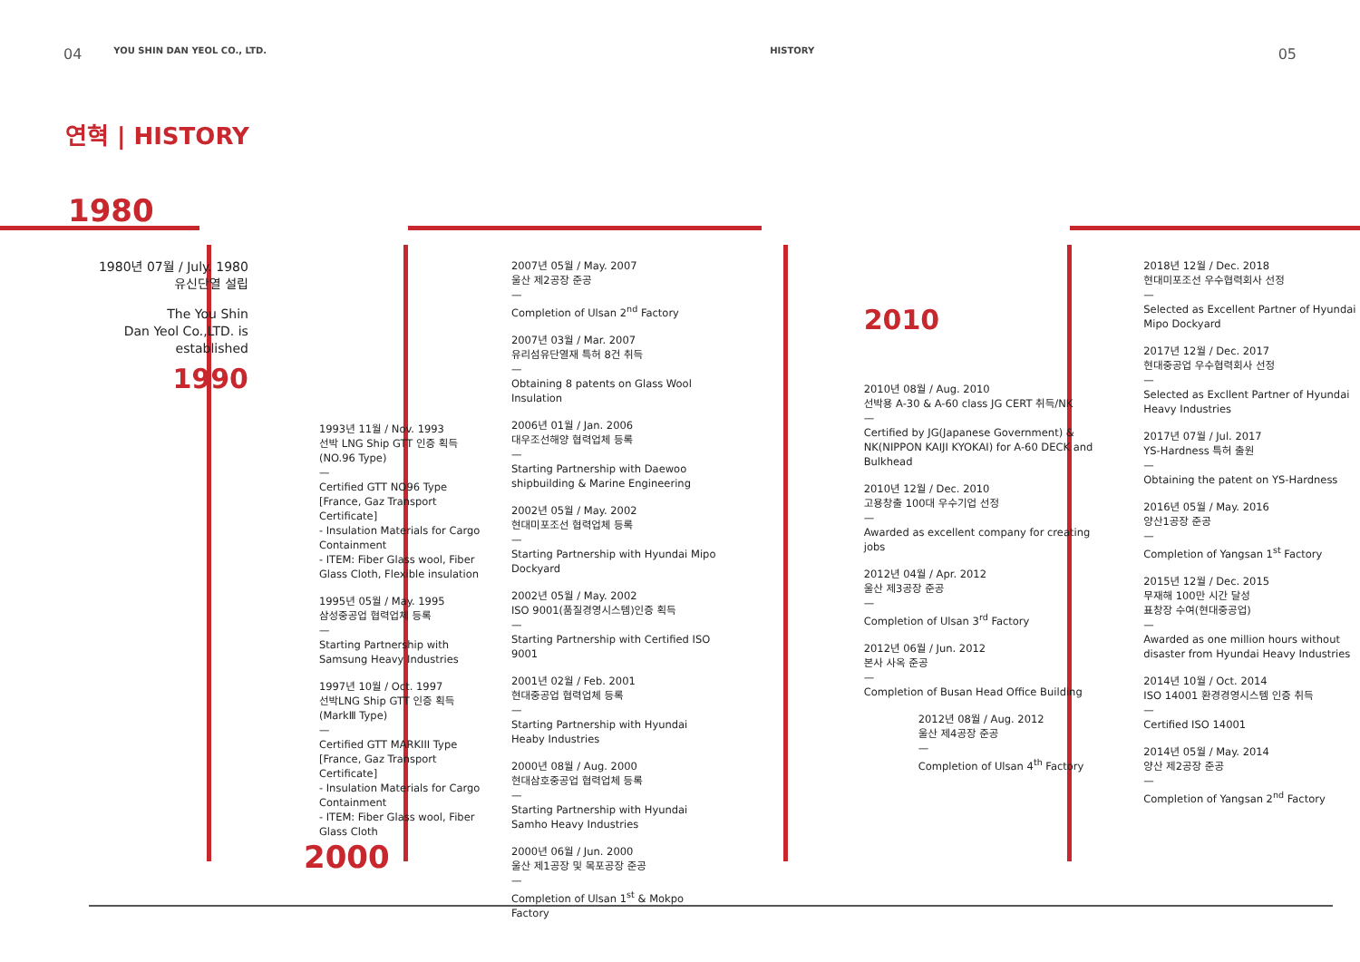04 YOU SHIN DAN YEOL CO., LTD. HISTORY 05
연혁 | HISTORY
1980
2000
1980년 07월 / July. 1980
유신단열 설립
The You Shin
Dan Yeol Co.,LTD. is
established
1990
1993년 11월 / Nov. 1993
선박 LNG Ship GTT 인증 획득
(NO.96 Type)
—
Certified GTT NO96 Type [France, Gaz Transport Certificate]
- Insulation Materials for Cargo Containment
- ITEM: Fiber Glass wool, Fiber Glass Cloth, Flexible insulation
1995년 05월 / May. 1995
삼성중공업 협력업체 등록
—
Starting Partnership with Samsung Heavy Industries
1997년 10월 / Oct. 1997
선박LNG Ship GTT 인증 획득
(MarkⅢ Type)
—
Certified GTT MARKIII Type [France, Gaz Transport Certificate]
- Insulation Materials for Cargo Containment
- ITEM: Fiber Glass wool, Fiber Glass Cloth
2007년 05월 / May. 2007
울산 제2공장 준공
—
Completion of Ulsan 2<sup>nd</sup> Factory
2007년 03월 / Mar. 2007
유리섬유단열재 특허 8건 취득
—
Obtaining 8 patents on Glass Wool Insulation
2006년 01월 / Jan. 2006
대우조선해양 협력업체 등록
—
Starting Partnership with Daewoo shipbuilding & Marine Engineering
2002년 05월 / May. 2002
현대미포조선 협력업체 등록
—
Starting Partnership with Hyundai Mipo Dockyard
2002년 05월 / May. 2002
ISO 9001(품질경영시스템)인증 획득
—
Starting Partnership with Certified ISO 9001
2001년 02월 / Feb. 2001
현대중공업 협력업체 등록
—
Starting Partnership with Hyundai Heaby Industries
2000년 08월 / Aug. 2000
현대삼호중공업 협력업체 등록
—
Starting Partnership with Hyundai Samho Heavy Industries
2000년 06월 / Jun. 2000
울산 제1공장 및 목포공장 준공
—
Completion of Ulsan 1<sup>st</sup> & Mokpo Factory
2010
2010년 08월 / Aug. 2010
선박용 A-30 & A-60 class JG CERT 취득/NK
—
Certified by JG(Japanese Government) & NK(NIPPON KAIJI KYOKAI) for A-60 DECK and Bulkhead
2010년 12월 / Dec. 2010
고용창출 100대 우수기업 선정
—
Awarded as excellent company for creating jobs
2012년 04월 / Apr. 2012
울산 제3공장 준공
—
Completion of Ulsan 3<sup>rd</sup> Factory
2012년 06월 / Jun. 2012
본사 사옥 준공
—
Completion of Busan Head Office Building
2012년 08월 / Aug. 2012
울산 제4공장 준공
—
Completion of Ulsan 4<sup>th</sup> Factory
2018년 12월 / Dec. 2018
현대미포조선 우수협력회사 선정
—
Selected as Excellent Partner of Hyundai Mipo Dockyard
2017년 12월 / Dec. 2017
현대중공업 우수협력회사 선정
—
Selected as Excllent Partner of Hyundai Heavy Industries
2017년 07월 / Jul. 2017
YS-Hardness 특허 출원
—
Obtaining the patent on YS-Hardness
2016년 05월 / May. 2016
양산1공장 준공
—
Completion of Yangsan 1<sup>st</sup> Factory
2015년 12월 / Dec. 2015
무재해 100만 시간 달성
표창장 수여(현대중공업)
—
Awarded as one million hours without disaster from Hyundai Heavy Industries
2014년 10월 / Oct. 2014
ISO 14001 환경경영시스템 인증 취득
—
Certified ISO 14001
2014년 05월 / May. 2014
양산 제2공장 준공
—
Completion of Yangsan 2<sup>nd</sup> Factory